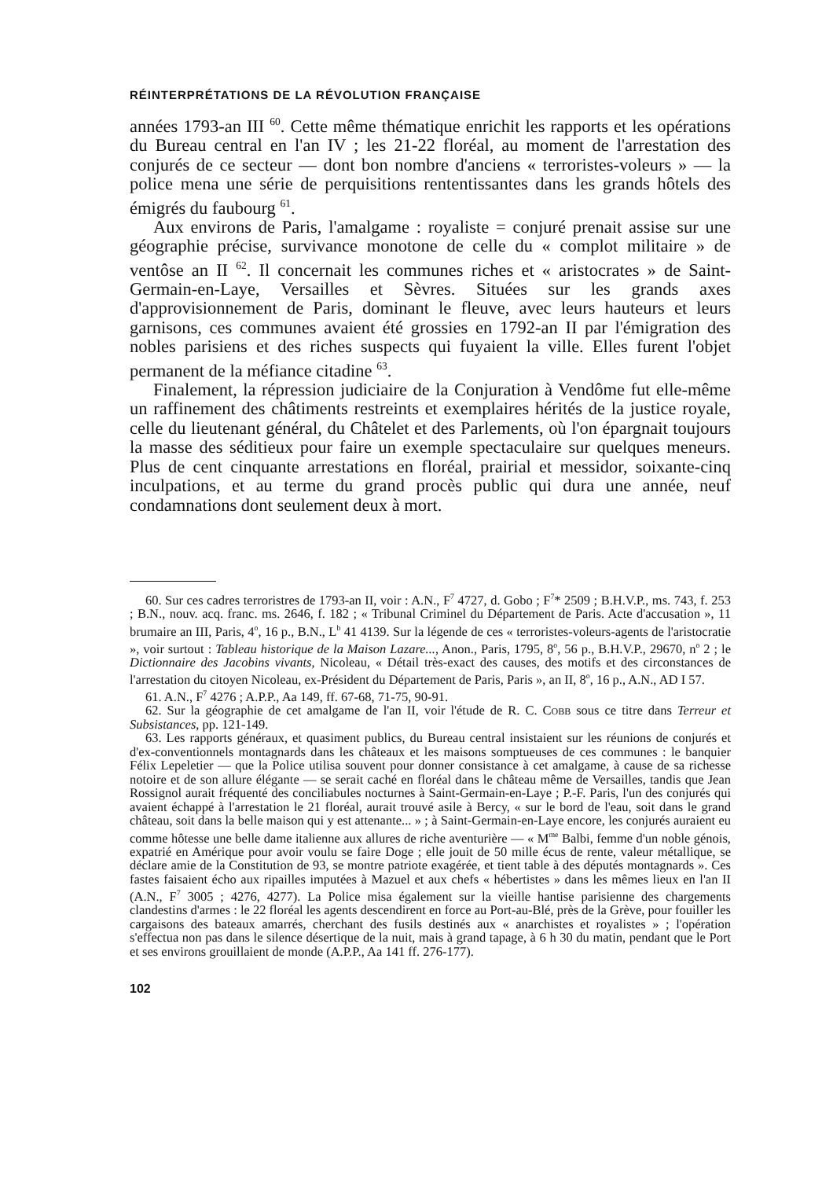RÉINTERPRÉTATIONS DE LA RÉVOLUTION FRANÇAISE
années 1793-an III <sup>60</sup>. Cette même thématique enrichit les rapports et les opérations du Bureau central en l'an IV ; les 21-22 floréal, au moment de l'arrestation des conjurés de ce secteur — dont bon nombre d'anciens « terroristes-voleurs » — la police mena une série de perquisitions rententissantes dans les grands hôtels des émigrés du faubourg <sup>61</sup>.
Aux environs de Paris, l'amalgame : royaliste = conjuré prenait assise sur une géographie précise, survivance monotone de celle du « complot militaire » de ventôse an II <sup>62</sup>. Il concernait les communes riches et « aristocrates » de Saint-Germain-en-Laye, Versailles et Sèvres. Situées sur les grands axes d'approvisionnement de Paris, dominant le fleuve, avec leurs hauteurs et leurs garnisons, ces communes avaient été grossies en 1792-an II par l'émigration des nobles parisiens et des riches suspects qui fuyaient la ville. Elles furent l'objet permanent de la méfiance citadine <sup>63</sup>.
Finalement, la répression judiciaire de la Conjuration à Vendôme fut elle-même un raffinement des châtiments restreints et exemplaires hérités de la justice royale, celle du lieutenant général, du Châtelet et des Parlements, où l'on épargnait toujours la masse des séditieux pour faire un exemple spectaculaire sur quelques meneurs. Plus de cent cinquante arrestations en floréal, prairial et messidor, soixante-cinq inculpations, et au terme du grand procès public qui dura une année, neuf condamnations dont seulement deux à mort.
60. Sur ces cadres terroristres de 1793-an II, voir : A.N., F<sup>7</sup> 4727, d. Gobo ; F<sup>7</sup>* 2509 ; B.H.V.P., ms. 743, f. 253 ; B.N., nouv. acq. franc. ms. 2646, f. 182 ; « Tribunal Criminel du Département de Paris. Acte d'accusation », 11 brumaire an III, Paris, 4<sup>o</sup>, 16 p., B.N., L<sup>b</sup> 41 4139. Sur la légende de ces « terroristes-voleurs-agents de l'aristocratie », voir surtout : Tableau historique de la Maison Lazare..., Anon., Paris, 1795, 8<sup>o</sup>, 56 p., B.H.V.P., 29670, n<sup>o</sup> 2 ; le Dictionnaire des Jacobins vivants, Nicoleau, « Détail très-exact des causes, des motifs et des circonstances de l'arrestation du citoyen Nicoleau, ex-Président du Département de Paris, Paris », an II, 8<sup>o</sup>, 16 p., A.N., AD I 57.
61. A.N., F<sup>7</sup> 4276 ; A.P.P., Aa 149, ff. 67-68, 71-75, 90-91.
62. Sur la géographie de cet amalgame de l'an II, voir l'étude de R. C. Cobb sous ce titre dans Terreur et Subsistances, pp. 121-149.
63. Les rapports généraux, et quasiment publics, du Bureau central insistaient sur les réunions de conjurés et d'ex-conventionnels montagnards dans les châteaux et les maisons somptueuses de ces communes : le banquier Félix Lepeletier — que la Police utilisa souvent pour donner consistance à cet amalgame, à cause de sa richesse notoire et de son allure élégante — se serait caché en floréal dans le château même de Versailles, tandis que Jean Rossignol aurait fréquenté des conciliabules nocturnes à Saint-Germain-en-Laye ; P.-F. Paris, l'un des conjurés qui avaient échappé à l'arrestation le 21 floréal, aurait trouvé asile à Bercy, « sur le bord de l'eau, soit dans le grand château, soit dans la belle maison qui y est attenante... » ; à Saint-Germain-en-Laye encore, les conjurés auraient eu comme hôtesse une belle dame italienne aux allures de riche aventurière — « M<sup>me</sup> Balbi, femme d'un noble génois, expatrié en Amérique pour avoir voulu se faire Doge ; elle jouit de 50 mille écus de rente, valeur métallique, se déclare amie de la Constitution de 93, se montre patriote exagérée, et tient table à des députés montagnards ». Ces fastes faisaient écho aux ripailles imputées à Mazuel et aux chefs « hébertistes » dans les mêmes lieux en l'an II (A.N., F<sup>7</sup> 3005 ; 4276, 4277). La Police misa également sur la vieille hantise parisienne des chargements clandestins d'armes : le 22 floréal les agents descendirent en force au Port-au-Blé, près de la Grève, pour fouiller les cargaisons des bateaux amarrés, cherchant des fusils destinés aux « anarchistes et royalistes » ; l'opération s'effectua non pas dans le silence désertique de la nuit, mais à grand tapage, à 6 h 30 du matin, pendant que le Port et ses environs grouillaient de monde (A.P.P., Aa 141 ff. 276-177).
102